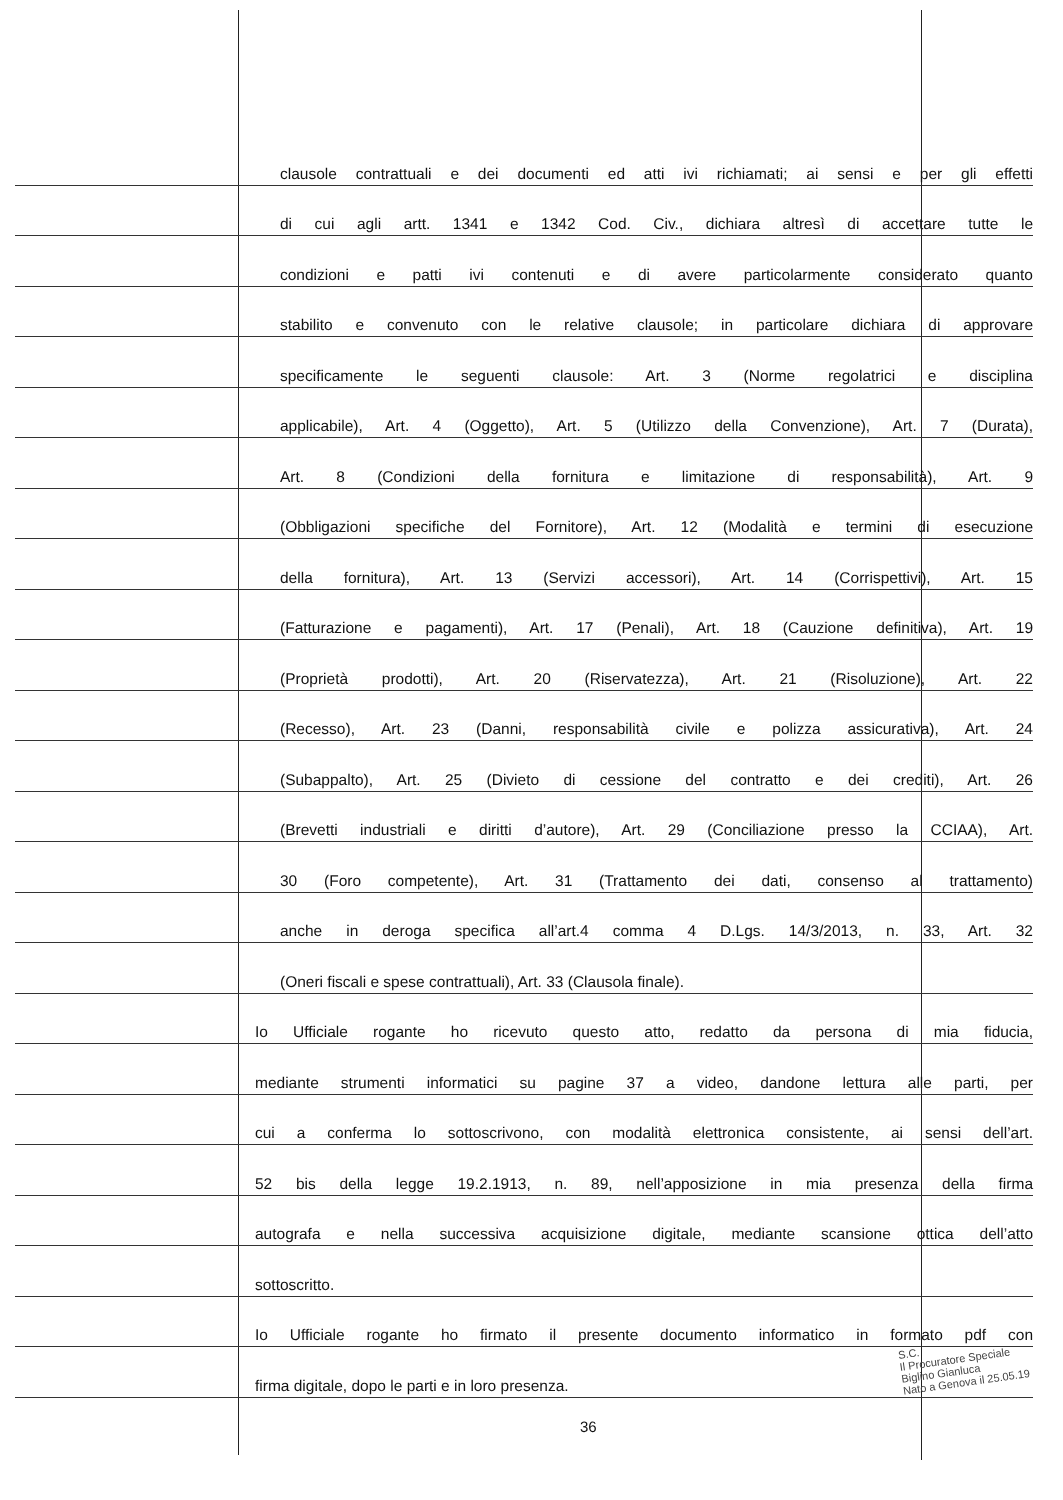clausole contrattuali e dei documenti ed atti ivi richiamati; ai sensi e per gli effetti
di cui agli artt. 1341 e 1342 Cod. Civ., dichiara altresì di accettare tutte le
condizioni e patti ivi contenuti e di avere particolarmente considerato quanto
stabilito e convenuto con le relative clausole; in particolare dichiara di approvare
specificamente le seguenti clausole: Art. 3 (Norme regolatrici e disciplina
applicabile), Art. 4 (Oggetto), Art. 5 (Utilizzo della Convenzione), Art. 7 (Durata),
Art. 8 (Condizioni della fornitura e limitazione di responsabilità), Art. 9
(Obbligazioni specifiche del Fornitore), Art. 12 (Modalità e termini di esecuzione
della fornitura), Art. 13 (Servizi accessori), Art. 14 (Corrispettivi), Art. 15
(Fatturazione e pagamenti), Art. 17 (Penali), Art. 18 (Cauzione definitiva), Art. 19
(Proprietà prodotti), Art. 20 (Riservatezza), Art. 21 (Risoluzione), Art. 22
(Recesso), Art. 23 (Danni, responsabilità civile e polizza assicurativa), Art. 24
(Subappalto), Art. 25 (Divieto di cessione del contratto e dei crediti), Art. 26
(Brevetti industriali e diritti d’autore), Art. 29 (Conciliazione presso la CCIAA), Art.
30 (Foro competente), Art. 31 (Trattamento dei dati, consenso al trattamento)
anche in deroga specifica all’art.4 comma 4 D.Lgs. 14/3/2013, n. 33, Art. 32
(Oneri fiscali e spese contrattuali), Art. 33 (Clausola finale).
Io Ufficiale rogante ho ricevuto questo atto, redatto da persona di mia fiducia,
mediante strumenti informatici su pagine 37 a video, dandone lettura alle parti, per
cui a conferma lo sottoscrivono, con modalità elettronica consistente, ai sensi dell’art.
52 bis della legge 19.2.1913, n. 89, nell’apposizione in mia presenza della firma
autografa e nella successiva acquisizione digitale, mediante scansione ottica dell’atto
sottoscritto.
Io Ufficiale rogante ho firmato il presente documento informatico in formato pdf con
firma digitale, dopo le parti e in loro presenza.
S.C.
Il Procuratore Speciale
Biglino Gianluca
Nato a Genova il 25.05.19
36